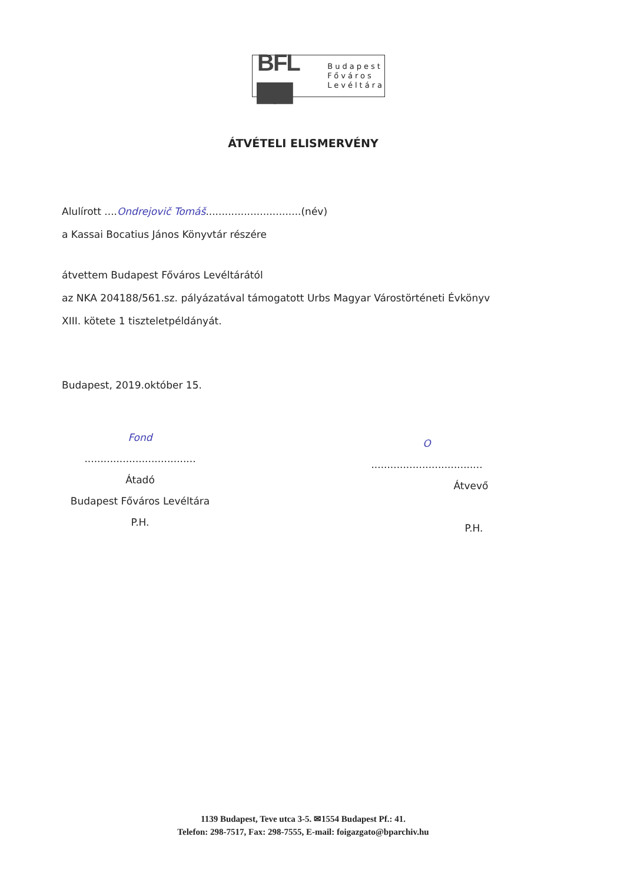BFL ▆▆
Budapest
Főváros
Levéltára
ÁTVÉTELI ELISMERVÉNY
Alulírott ....Ondrejovič Tomáš..............................(név)
a Kassai Bocatius János Könyvtár részére
átvettem Budapest Főváros Levéltárától
az NKA 204188/561.sz. pályázatával támogatott Urbs Magyar Várostörténeti Évkönyv
XIII. kötete 1 tiszteletpéldányát.
Budapest, 2019.október 15.
Fond
...................................
Átadó
Budapest Főváros Levéltára
P.H.
O
...................................
Átvevő
P.H.
1139 Budapest, Teve utca 3-5. ✉1554 Budapest Pf.: 41.
Telefon: 298-7517, Fax: 298-7555, E-mail: foigazgato@bparchiv.hu